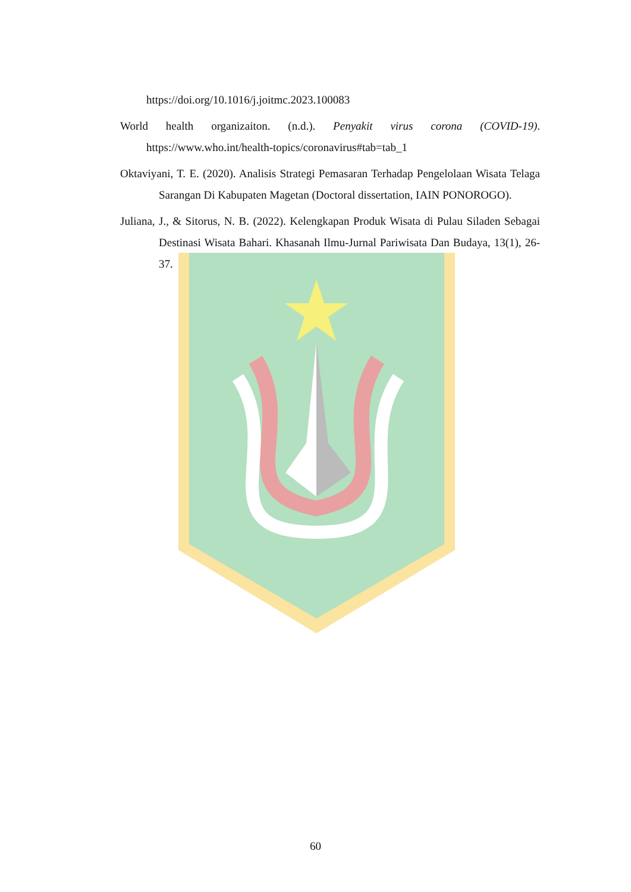https://doi.org/10.1016/j.joitmc.2023.100083
World health organizaiton. (n.d.). Penyakit virus corona (COVID-19). https://www.who.int/health-topics/coronavirus#tab=tab_1
Oktaviyani, T. E. (2020). Analisis Strategi Pemasaran Terhadap Pengelolaan Wisata Telaga Sarangan Di Kabupaten Magetan (Doctoral dissertation, IAIN PONOROGO).
Juliana, J., & Sitorus, N. B. (2022). Kelengkapan Produk Wisata di Pulau Siladen Sebagai Destinasi Wisata Bahari. Khasanah Ilmu-Jurnal Pariwisata Dan Budaya, 13(1), 26-37.
60